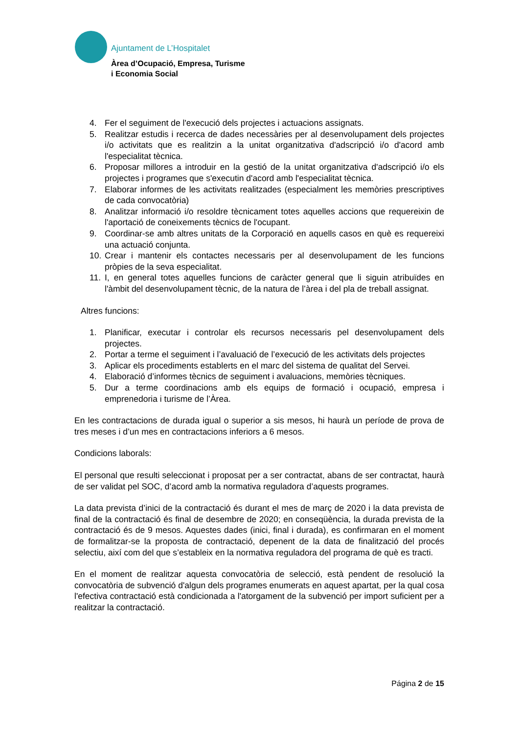Ajuntament de L’Hospitalet
Àrea d’Ocupació, Empresa, Turisme
i Economia Social
4. Fer el seguiment de l'execució dels projectes i actuacions assignats.
5. Realitzar estudis i recerca de dades necessàries per al desenvolupament dels projectes i/o activitats que es realitzin a la unitat organitzativa d'adscripció i/o d'acord amb l'especialitat tècnica.
6. Proposar millores a introduir en la gestió de la unitat organitzativa d'adscripció i/o els projectes i programes que s'executin d'acord amb l'especialitat tècnica.
7. Elaborar informes de les activitats realitzades (especialment les memòries prescriptives de cada convocatòria)
8. Analitzar informació i/o resoldre tècnicament totes aquelles accions que requereixin de l'aportació de coneixements tècnics de l'ocupant.
9. Coordinar-se amb altres unitats de la Corporació en aquells casos en què es requereixi una actuació conjunta.
10. Crear i mantenir els contactes necessaris per al desenvolupament de les funcions pròpies de la seva especialitat.
11. I, en general totes aquelles funcions de caràcter general que li siguin atribuïdes en l'àmbit del desenvolupament tècnic, de la natura de l’àrea i del pla de treball assignat.
Altres funcions:
1. Planificar, executar i controlar els recursos necessaris pel desenvolupament dels projectes.
2. Portar a terme el seguiment i l’avaluació de l’execució de les activitats dels projectes
3. Aplicar els procediments establerts en el marc del sistema de qualitat del Servei.
4. Elaboració d’informes tècnics de seguiment i avaluacions, memòries tècniques.
5. Dur a terme coordinacions amb els equips de formació i ocupació, empresa i emprenedoria i turisme de l’Àrea.
En les contractacions de durada igual o superior a sis mesos, hi haurà un període de prova de tres meses i d’un mes en contractacions inferiors a 6 mesos.
Condicions laborals:
El personal que resulti seleccionat i proposat per a ser contractat, abans de ser contractat, haurà de ser validat pel SOC, d’acord amb la normativa reguladora d’aquests programes.
La data prevista d’inici de la contractació és durant el mes de març de 2020 i la data prevista de final de la contractació és final de desembre de 2020; en conseqüència, la durada prevista de la contractació és de 9 mesos. Aquestes dades (inici, final i durada), es confirmaran en el moment de formalitzar-se la proposta de contractació, depenent de la data de finalització del procés selectiu, així com del que s’estableix en la normativa reguladora del programa de què es tracti.
En el moment de realitzar aquesta convocatòria de selecció, està pendent de resolució la convocatòria de subvenció d'algun dels programes enumerats en aquest apartat, per la qual cosa l'efectiva contractació està condicionada a l'atorgament de la subvenció per import suficient per a realitzar la contractació.
Página 2 de 15